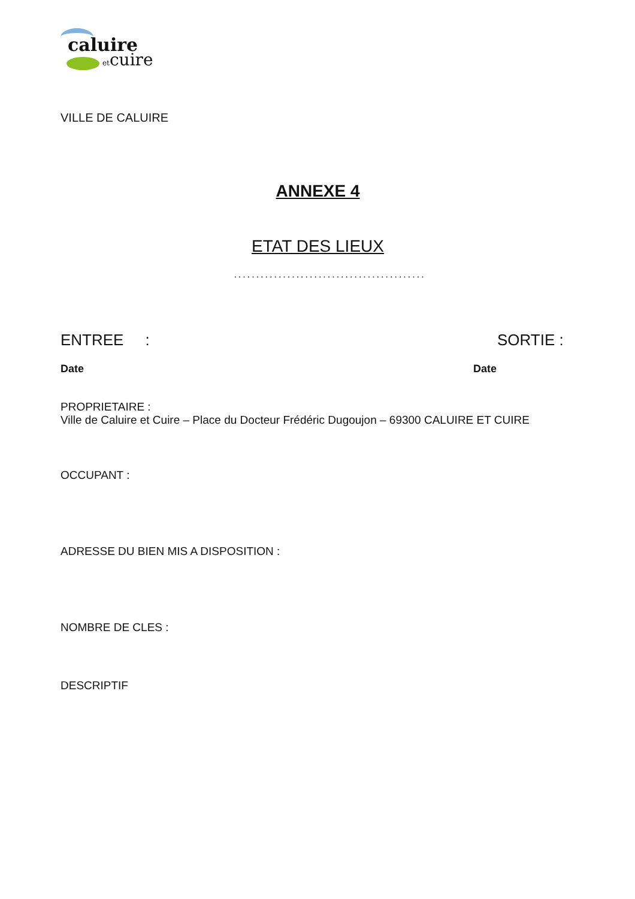caluire
etcuire
VILLE DE CALUIRE
ANNEXE 4
ETAT DES LIEUX
...........................................
ENTREE : SORTIE :
Date Date
PROPRIETAIRE :
Ville de Caluire et Cuire – Place du Docteur Frédéric Dugoujon – 69300 CALUIRE ET CUIRE
OCCUPANT :
ADRESSE DU BIEN MIS A DISPOSITION :
NOMBRE DE CLES :
DESCRIPTIF